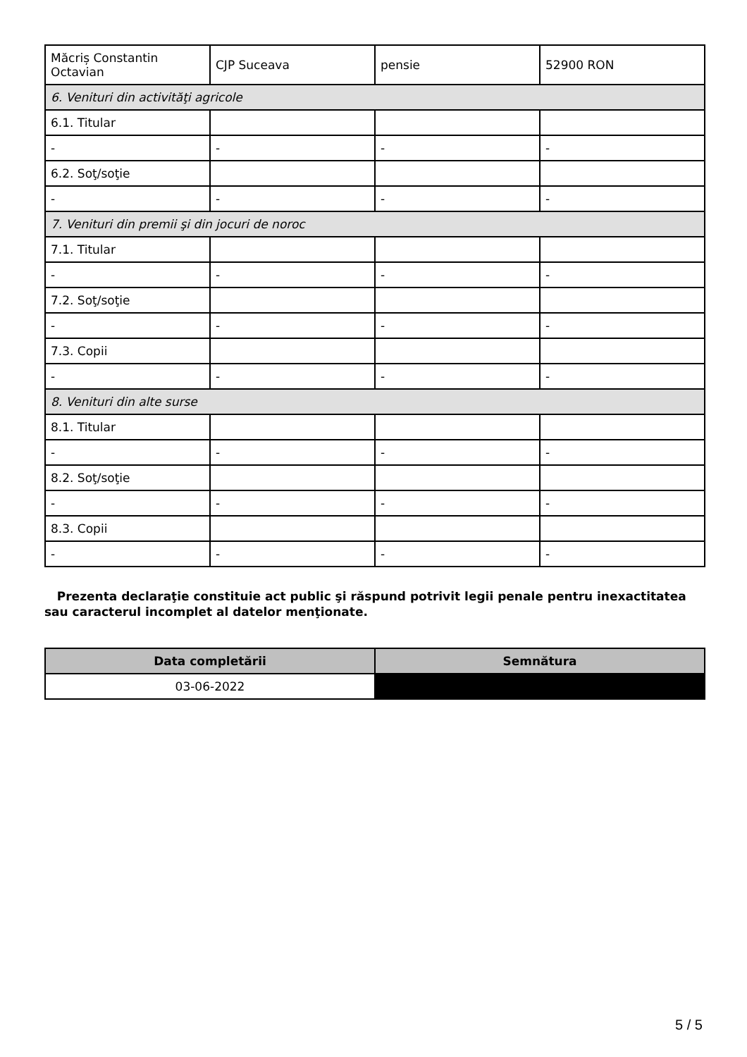| Măcriș Constantin Octavian | CJP Suceava | pensie | 52900 RON |
| 6. Venituri din activităţi agricole | | | |
| 6.1. Titular | | | |
| - | - | - | - |
| 6.2. Soţ/soţie | | | |
| - | - | - | - |
| 7. Venituri din premii şi din jocuri de noroc | | | |
| 7.1. Titular | | | |
| - | - | - | - |
| 7.2. Soţ/soţie | | | |
| - | - | - | - |
| 7.3. Copii | | | |
| - | - | - | - |
| 8. Venituri din alte surse | | | |
| 8.1. Titular | | | |
| - | - | - | - |
| 8.2. Soţ/soţie | | | |
| - | - | - | - |
| 8.3. Copii | | | |
| - | - | - | - |
Prezenta declaraţie constituie act public şi răspund potrivit legii penale pentru inexactitatea sau caracterul incomplet al datelor menţionate.
| Data completării | Semnătura |
| --- | --- |
| 03-06-2022 | |
5 / 5